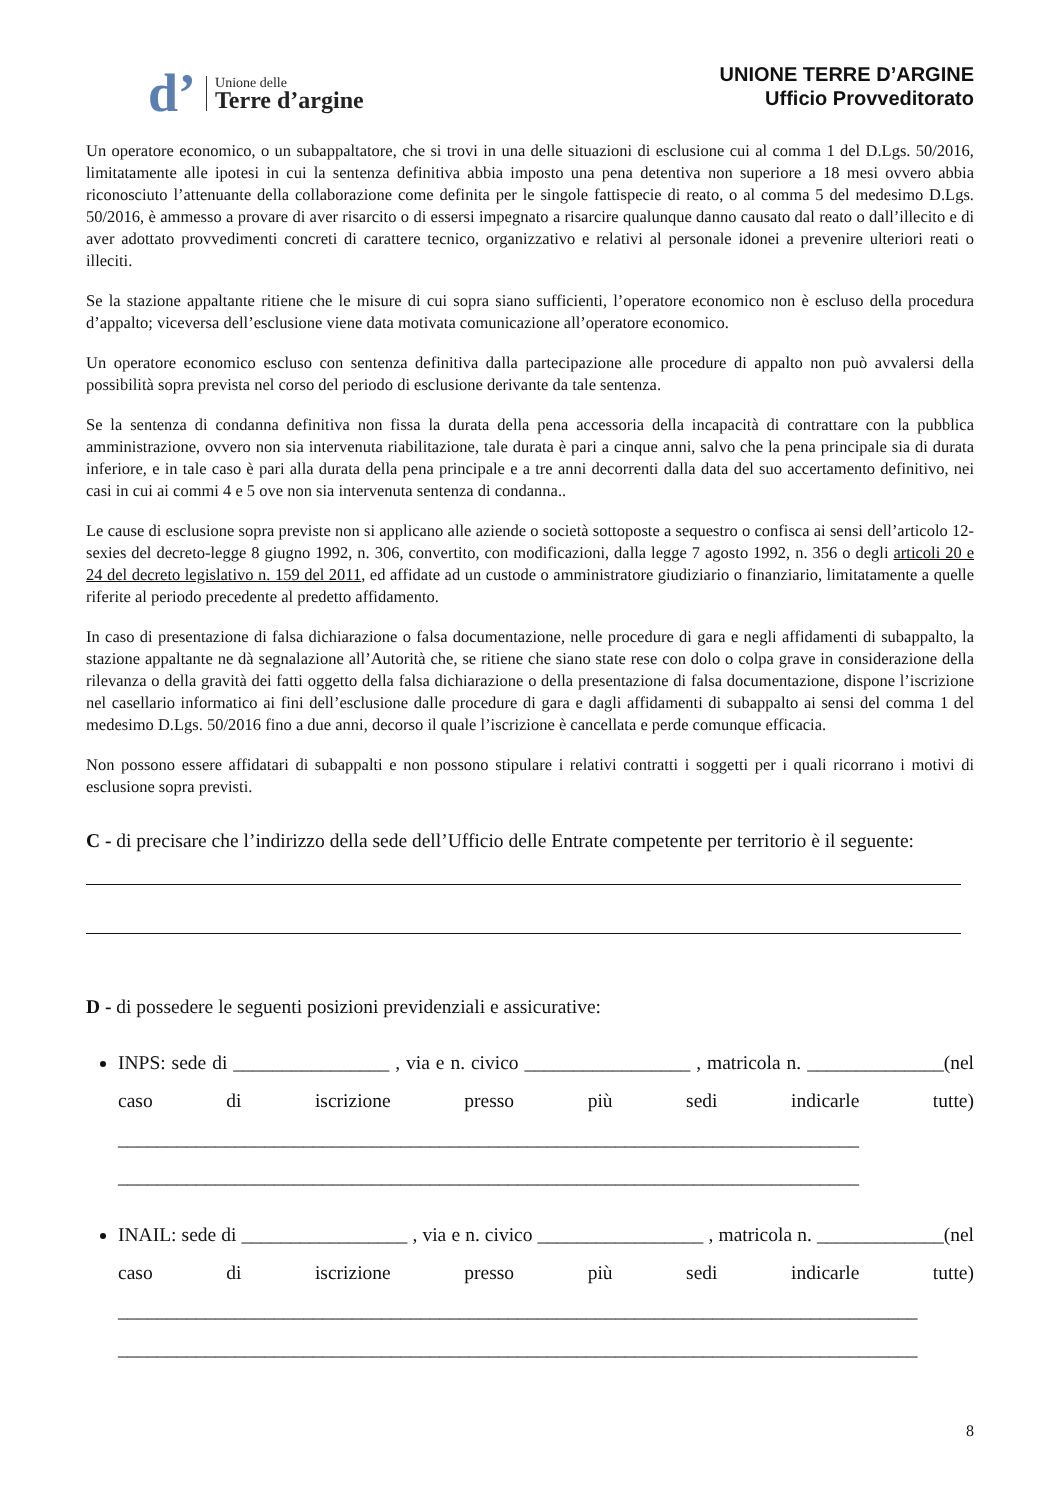d’
Unione delle
Terre d’argine
UNIONE TERRE D’ARGINE
Ufficio Provveditorato
Un operatore economico, o un subappaltatore, che si trovi in una delle situazioni di esclusione cui al comma 1 del D.Lgs. 50/2016, limitatamente alle ipotesi in cui la sentenza definitiva abbia imposto una pena detentiva non superiore a 18 mesi ovvero abbia riconosciuto l’attenuante della collaborazione come definita per le singole fattispecie di reato, o al comma 5 del medesimo D.Lgs. 50/2016, è ammesso a provare di aver risarcito o di essersi impegnato a risarcire qualunque danno causato dal reato o dall’illecito e di aver adottato provvedimenti concreti di carattere tecnico, organizzativo e relativi al personale idonei a prevenire ulteriori reati o illeciti.
Se la stazione appaltante ritiene che le misure di cui sopra siano sufficienti, l’operatore economico non è escluso della procedura d’appalto; viceversa dell’esclusione viene data motivata comunicazione all’operatore economico.
Un operatore economico escluso con sentenza definitiva dalla partecipazione alle procedure di appalto non può avvalersi della possibilità sopra prevista nel corso del periodo di esclusione derivante da tale sentenza.
Se la sentenza di condanna definitiva non fissa la durata della pena accessoria della incapacità di contrattare con la pubblica amministrazione, ovvero non sia intervenuta riabilitazione, tale durata è pari a cinque anni, salvo che la pena principale sia di durata inferiore, e in tale caso è pari alla durata della pena principale e a tre anni decorrenti dalla data del suo accertamento definitivo, nei casi in cui ai commi 4 e 5 ove non sia intervenuta sentenza di condanna..
Le cause di esclusione sopra previste non si applicano alle aziende o società sottoposte a sequestro o confisca ai sensi dell’articolo 12-sexies del decreto-legge 8 giugno 1992, n. 306, convertito, con modificazioni, dalla legge 7 agosto 1992, n. 356 o degli articoli 20 e 24 del decreto legislativo n. 159 del 2011, ed affidate ad un custode o amministratore giudiziario o finanziario, limitatamente a quelle riferite al periodo precedente al predetto affidamento.
In caso di presentazione di falsa dichiarazione o falsa documentazione, nelle procedure di gara e negli affidamenti di subappalto, la stazione appaltante ne dà segnalazione all’Autorità che, se ritiene che siano state rese con dolo o colpa grave in considerazione della rilevanza o della gravità dei fatti oggetto della falsa dichiarazione o della presentazione di falsa documentazione, dispone l’iscrizione nel casellario informatico ai fini dell’esclusione dalle procedure di gara e dagli affidamenti di subappalto ai sensi del comma 1 del medesimo D.Lgs. 50/2016 fino a due anni, decorso il quale l’iscrizione è cancellata e perde comunque efficacia.
Non possono essere affidatari di subappalti e non possono stipulare i relativi contratti i soggetti per i quali ricorrano i motivi di esclusione sopra previsti.
C - di precisare che l’indirizzo della sede dell’Ufficio delle Entrate competente per territorio è il seguente:
D - di possedere le seguenti posizioni previdenziali e assicurative:
INPS: sede di ________________ , via e n. civico _________________ , matricola n. ______________(nel caso di iscrizione presso più sedi indicarle tutte) ____________________________________________________________________________ ____________________________________________________________________________
INAIL: sede di _________________ , via e n. civico _________________ , matricola n. _____________(nel caso di iscrizione presso più sedi indicarle tutte) __________________________________________________________________________________ __________________________________________________________________________________
8